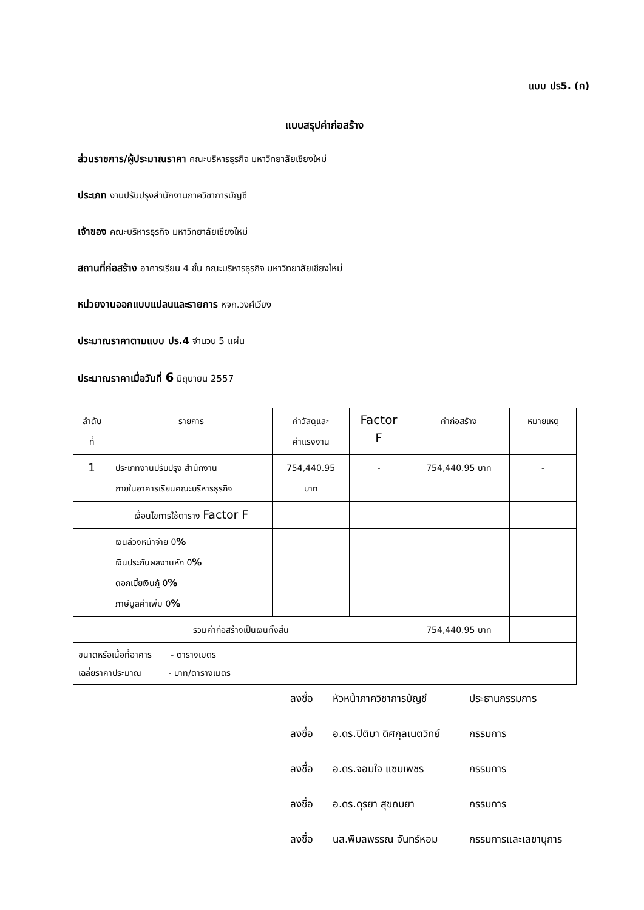แบบ ปร5. (ก)
แบบสรุปค่าก่อสร้าง
ส่วนราชการ/ผู้ประมาณราคา คณะบริหารธุรกิจ มหาวิทยาลัยเชียงใหม่
ประเภท งานปรับปรุงสำนักงานภาควิชาการบัญชี
เจ้าของ คณะบริหารธุรกิจ มหาวิทยาลัยเชียงใหม่
สถานที่ก่อสร้าง อาคารเรียน 4 ชั้น คณะบริหารธุรกิจ มหาวิทยาลัยเชียงใหม่
หน่วยงานออกแบบแปลนและรายการ หจก.วงศ์เวียง
ประมาณราคาตามแบบ ปร.4 จำนวน 5 แผ่น
ประมาณราคาเมื่อวันที่ 6 มิถุนายน 2557
| ลำดับ ที่ | รายการ | ค่าวัสดุและ ค่าแรงงาน | Factor F | ค่าก่อสร้าง | หมายเหตุ |
| 1 | ประเภทงานปรับปรุง สำนักงาน ภายในอาคารเรียนคณะบริหารธุรกิจ | 754,440.95 บาท | - | 754,440.95 บาท | - |
| | เงื่อนไขการใช้ตาราง Factor F | | | | |
| | เงินล่วงหน้าจ่าย 0 % เงินประกันผลงานหัก 0 % ดอกเบี้ยเงินกู้ 0 % ภาษีมูลค่าเพิ่ม 0 % | | | | |
| รวมค่าก่อสร้างเป็นเงินทั้งสิ้น | | | | 754,440.95 บาท | |
| ขนาดหรือเนื้อที่อาคาร - ตารางเมตร เฉลี่ยราคาประมาณ - บาท/ตารางเมตร | | | | | |
ลงชื่อ หัวหน้าภาควิชาการบัญชี ประธานกรรมการ
ลงชื่อ อ.ดร.ปิติมา ดิศกุลเนตวิทย์ กรรมการ
ลงชื่อ อ.ดร.จอมใจ แซมเพชร กรรมการ
ลงชื่อ อ.ดร.ดุรยา สุขถมยา กรรมการ
ลงชื่อ นส.พิมลพรรณ จันทร์หอม กรรมการและเลขานุการ